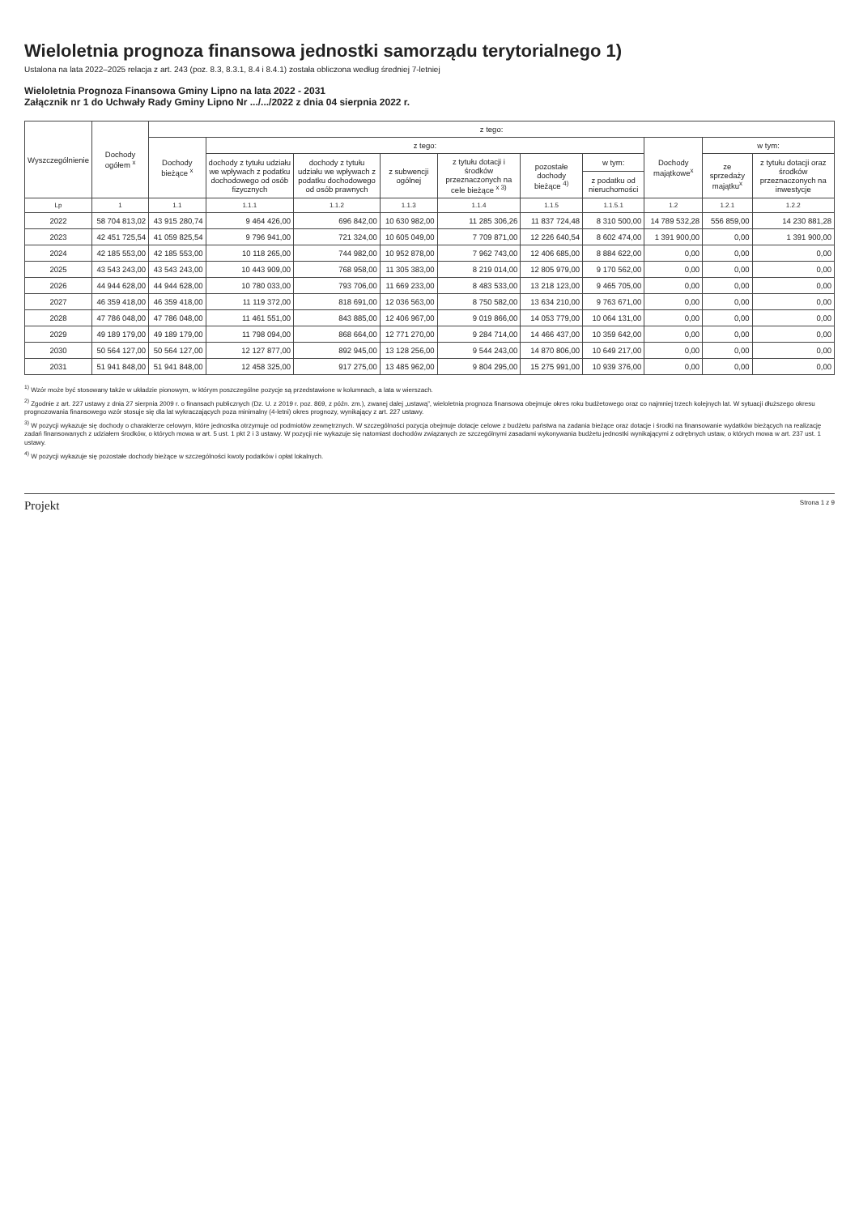Wieloletnia prognoza finansowa jednostki samorządu terytorialnego 1)
Ustalona na lata 2022–2025 relacja z art. 243 (poz. 8.3, 8.3.1, 8.4 i 8.4.1) została obliczona według średniej 7-letniej
Wieloletnia Prognoza Finansowa Gminy Lipno na lata 2022 - 2031
Załącznik nr 1 do Uchwały Rady Gminy Lipno Nr .../.../2022 z dnia 04 sierpnia 2022 r.
| Wyszczególnienie | Dochody ogółem <sup>x</sup> | z tego: | | | | | | | | | |
| --- | --- | --- | --- | --- | --- | --- | --- | --- | --- | --- | --- |
| | | Dochody bieżące <sup>x</sup> | z tego: | | | | | | Dochody majątkowe<sup>x</sup> | w tym: | |
| | | | dochody z tytułu udziału we wpływach z podatku dochodowego od osób fizycznych | dochody z tytułu udziału we wpływach z podatku dochodowego od osób prawnych | z subwencji ogólnej | z tytułu dotacji i środków przeznaczonych na cele bieżące <sup>x 3)</sup> | pozostałe dochody bieżące <sup>4)</sup> | w tym: | | ze sprzedaży majątku<sup>x</sup> | z tytułu dotacji oraz środków przeznaczonych na inwestycje |
| | | | | | | | | z podatku od nieruchomości | | | |
| Lp | 1 | 1.1 | 1.1.1 | 1.1.2 | 1.1.3 | 1.1.4 | 1.1.5 | 1.1.5.1 | 1.2 | 1.2.1 | 1.2.2 |
| 2022 | 58 704 813,02 | 43 915 280,74 | 9 464 426,00 | 696 842,00 | 10 630 982,00 | 11 285 306,26 | 11 837 724,48 | 8 310 500,00 | 14 789 532,28 | 556 859,00 | 14 230 881,28 |
| 2023 | 42 451 725,54 | 41 059 825,54 | 9 796 941,00 | 721 324,00 | 10 605 049,00 | 7 709 871,00 | 12 226 640,54 | 8 602 474,00 | 1 391 900,00 | 0,00 | 1 391 900,00 |
| 2024 | 42 185 553,00 | 42 185 553,00 | 10 118 265,00 | 744 982,00 | 10 952 878,00 | 7 962 743,00 | 12 406 685,00 | 8 884 622,00 | 0,00 | 0,00 | 0,00 |
| 2025 | 43 543 243,00 | 43 543 243,00 | 10 443 909,00 | 768 958,00 | 11 305 383,00 | 8 219 014,00 | 12 805 979,00 | 9 170 562,00 | 0,00 | 0,00 | 0,00 |
| 2026 | 44 944 628,00 | 44 944 628,00 | 10 780 033,00 | 793 706,00 | 11 669 233,00 | 8 483 533,00 | 13 218 123,00 | 9 465 705,00 | 0,00 | 0,00 | 0,00 |
| 2027 | 46 359 418,00 | 46 359 418,00 | 11 119 372,00 | 818 691,00 | 12 036 563,00 | 8 750 582,00 | 13 634 210,00 | 9 763 671,00 | 0,00 | 0,00 | 0,00 |
| 2028 | 47 786 048,00 | 47 786 048,00 | 11 461 551,00 | 843 885,00 | 12 406 967,00 | 9 019 866,00 | 14 053 779,00 | 10 064 131,00 | 0,00 | 0,00 | 0,00 |
| 2029 | 49 189 179,00 | 49 189 179,00 | 11 798 094,00 | 868 664,00 | 12 771 270,00 | 9 284 714,00 | 14 466 437,00 | 10 359 642,00 | 0,00 | 0,00 | 0,00 |
| 2030 | 50 564 127,00 | 50 564 127,00 | 12 127 877,00 | 892 945,00 | 13 128 256,00 | 9 544 243,00 | 14 870 806,00 | 10 649 217,00 | 0,00 | 0,00 | 0,00 |
| 2031 | 51 941 848,00 | 51 941 848,00 | 12 458 325,00 | 917 275,00 | 13 485 962,00 | 9 804 295,00 | 15 275 991,00 | 10 939 376,00 | 0,00 | 0,00 | 0,00 |
<sup>1)</sup> Wzór może być stosowany także w układzie pionowym, w którym poszczególne pozycje są przedstawione w kolumnach, a lata w wierszach.
<sup>2)</sup> Zgodnie z art. 227 ustawy z dnia 27 sierpnia 2009 r. o finansach publicznych (Dz. U. z 2019 r. poz. 869, z późn. zm.), zwanej dalej „ustawą”, wieloletnia prognoza finansowa obejmuje okres roku budżetowego oraz co najmniej trzech kolejnych lat. W sytuacji dłuższego okresu prognozowania finansowego wzór stosuje się dla lat wykraczających poza minimalny (4-letni) okres prognozy, wynikający z art. 227 ustawy.
<sup>3)</sup> W pozycji wykazuje się dochody o charakterze celowym, które jednostka otrzymuje od podmiotów zewnętrznych. W szczególności pozycja obejmuje dotacje celowe z budżetu państwa na zadania bieżące oraz dotacje i środki na finansowanie wydatków bieżących na realizację zadań finansowanych z udziałem środków, o których mowa w art. 5 ust. 1 pkt 2 i 3 ustawy. W pozycji nie wykazuje się natomiast dochodów związanych ze szczególnymi zasadami wykonywania budżetu jednostki wynikającymi z odrębnych ustaw, o których mowa w art. 237 ust. 1 ustawy.
<sup>4)</sup> W pozycji wykazuje się pozostałe dochody bieżące w szczególności kwoty podatków i opłat lokalnych.
Projekt Strona 1 z 9